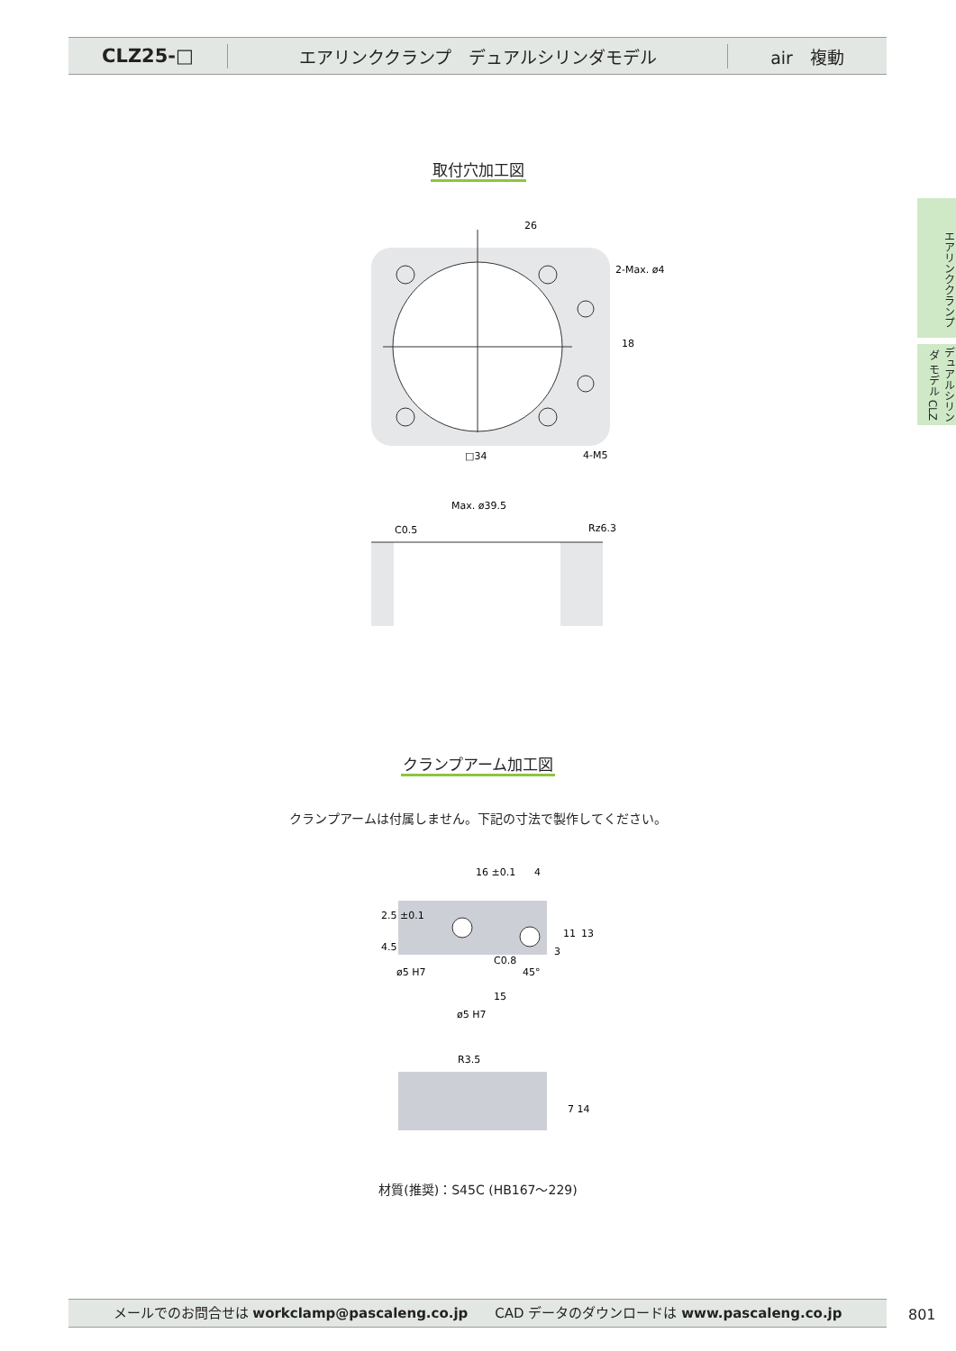CLZ25-□
エアリンククランプ　デュアルシリンダモデル
air　複動
エアリンククランプ
デュアルシリンダ モデル CLZ
取付穴加工図
26
2-Max. ø4
18
□34
4-M5
Max. ø39.5
C0.5
Rz6.3
クランプアーム加工図
クランプアームは付属しません。下記の寸法で製作してください。
16 ±0.1
4
2.5 ±0.1
4.5
ø5 H7
ø5 H7
15
45°
C0.8
11
13
3
R3.5
7 14
材質(推奨)：S45C (HB167～229)
メールでのお問合せは workclamp@pascaleng.co.jp　　CAD データのダウンロードは www.pascaleng.co.jp 801